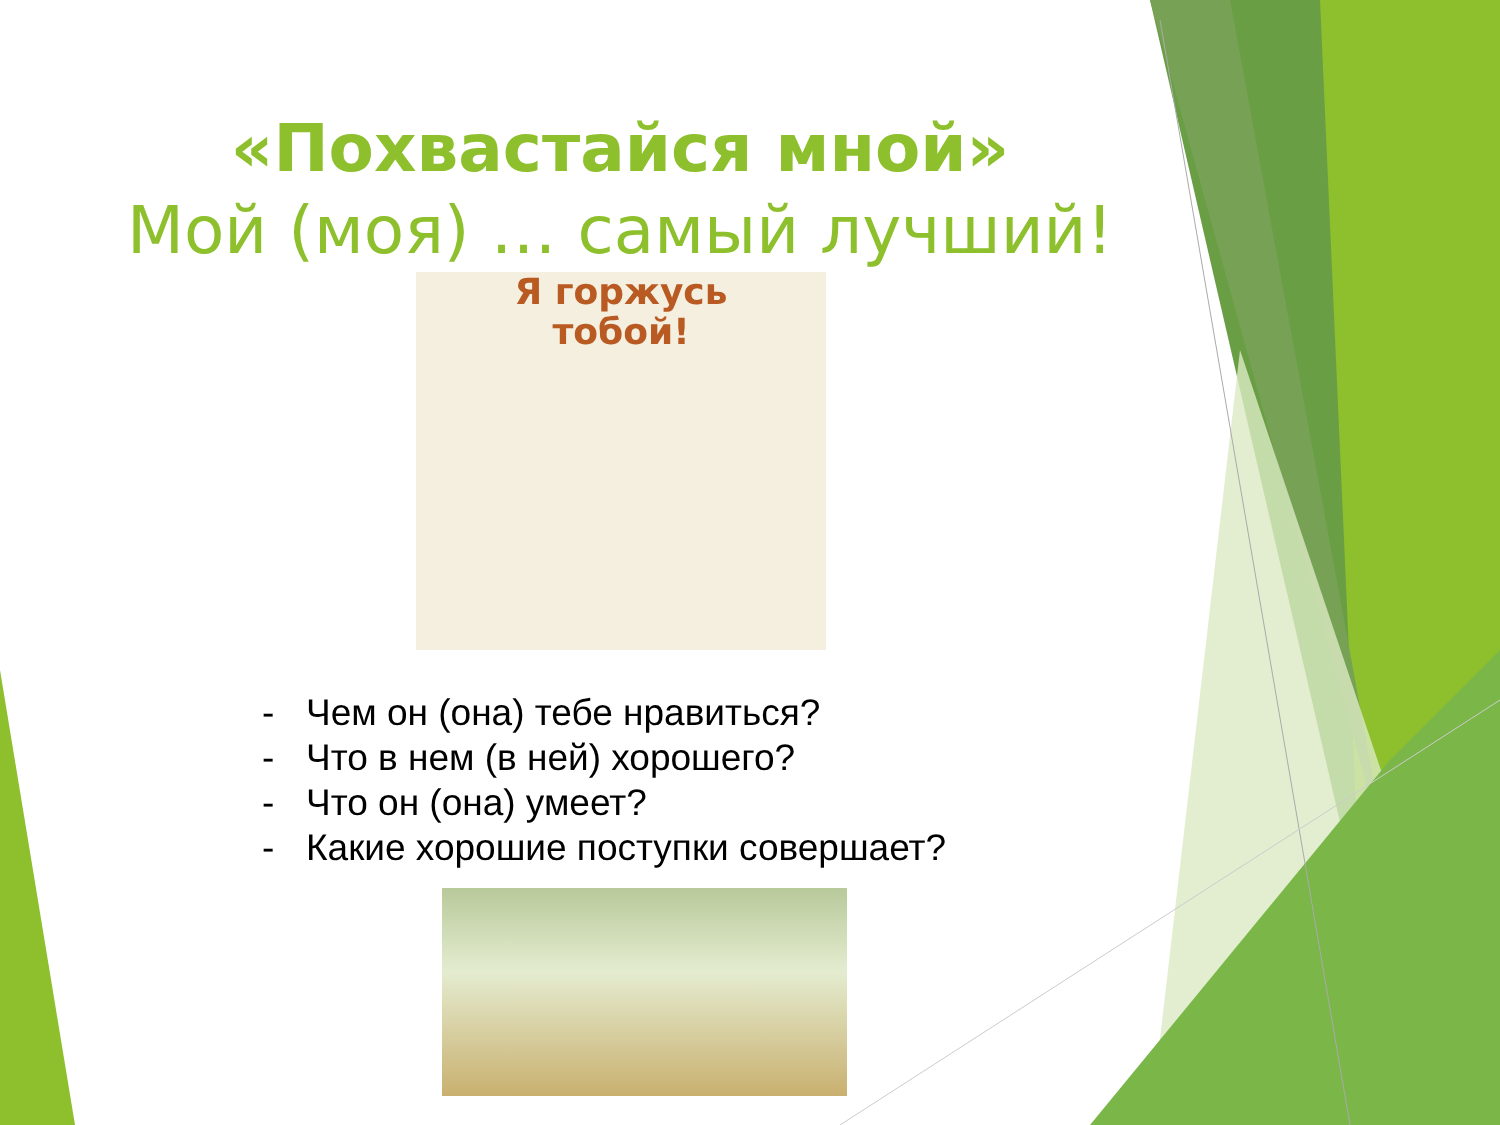«Похвастайся мной»
Мой (моя) … самый лучший!
Я горжусь
тобой!
- Чем он (она) тебе нравиться?
- Что в нем (в ней) хорошего?
- Что он (она) умеет?
- Какие хорошие поступки совершает?